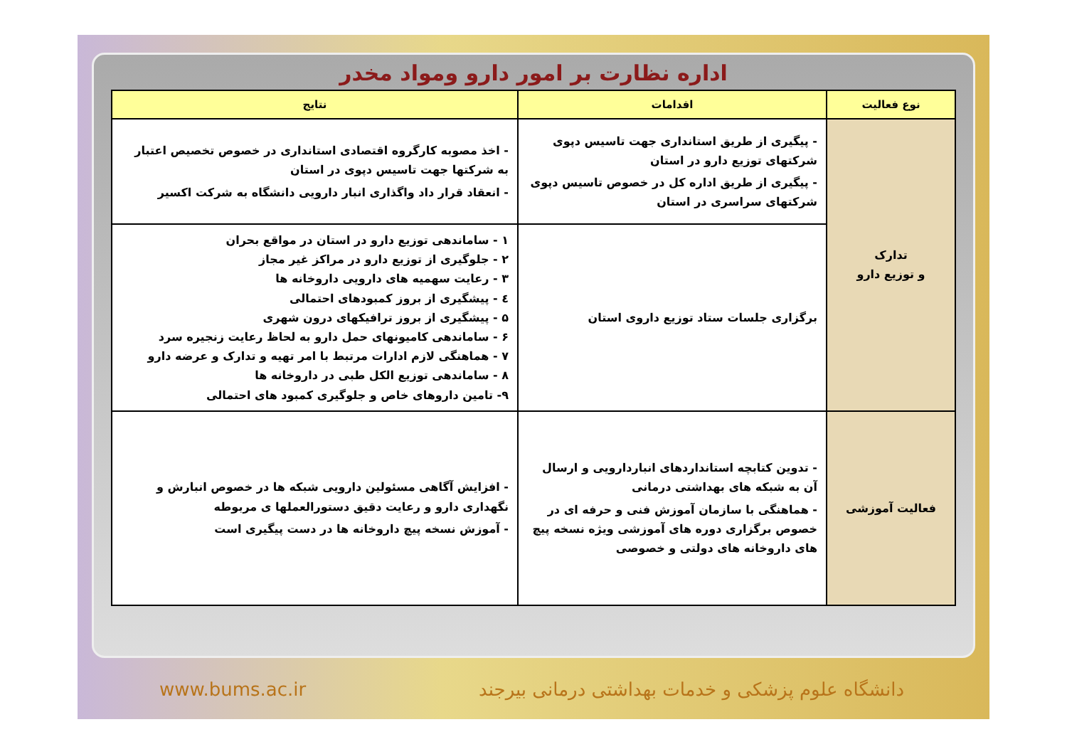اداره نظارت بر امور دارو ومواد مخدر
| نوع فعالیت | اقدامات | نتایج |
| --- | --- | --- |
| تدارک و توزیع دارو | - پیگیری از طریق استانداری جهت تاسیس دپوی شرکتهای توزیع دارو در استان - پیگیری از طریق اداره کل در خصوص تاسیس دپوی شرکتهای سراسری در استان | - اخذ مصوبه کارگروه اقتصادی استانداری در خصوص تخصیص اعتبار به شرکتها جهت تاسیس دپوی در استان - انعقاد قرار داد واگذاری انبار دارویی دانشگاه به شرکت اکسیر |
| | برگزاری جلسات ستاد توزیع داروی استان | ۱ - ساماندهی توزیع دارو در استان در مواقع بحران ۲ - جلوگیری از توزیع دارو در مراکز غیر مجاز ۳ - رعایت سهمیه های دارویی داروخانه ها ٤ - پیشگیری از بروز کمبودهای احتمالی ۵ - پیشگیری از بروز ترافیکهای درون شهری ۶ - ساماندهی کامیونهای حمل دارو به لحاظ رعایت زنجیره سرد ۷ - هماهنگی لازم ادارات مرتبط با امر تهیه و تدارک و عرضه دارو ۸ - ساماندهی توزیع الکل طبی در داروخانه ها ۹- تامین داروهای خاص و جلوگیری کمبود های احتمالی |
| فعالیت آموزشی | - تدوین کتابچه استانداردهای انباردارویی و ارسال آن به شبکه های بهداشتی درمانی - هماهنگی با سازمان آموزش فنی و حرفه ای در خصوص برگزاری دوره های آموزشی ویژه نسخه پیچ های داروخانه های دولتی و خصوصی | - افزایش آگاهی مسئولین دارویی شبکه ها در خصوص انبارش و نگهداری دارو و رعایت دقیق دستورالعملها ی مربوطه - آموزش نسخه پیچ داروخانه ها در دست پیگیری است |
www.bums.ac.ir دانشگاه علوم پزشکی و خدمات بهداشتی درمانی بیرجند